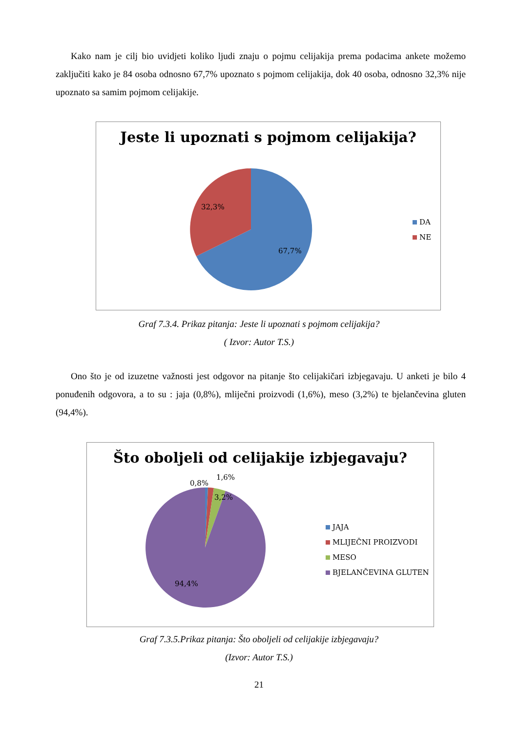Kako nam je cilj bio uvidjeti koliko ljudi znaju o pojmu celijakija prema podacima ankete možemo zaključiti kako je 84 osoba odnosno 67,7% upoznato s pojmom celijakija, dok 40 osoba, odnosno 32,3% nije upoznato sa samim pojmom celijakije.
Jeste li upoznati s pojmom celijakija?
32,3%
67,7%
DA
NE
Graf 7.3.4. Prikaz pitanja: Jeste li upoznati s pojmom celijakija?
( Izvor: Autor T.S.)
Ono što je od izuzetne važnosti jest odgovor na pitanje što celijakičari izbjegavaju. U anketi je bilo 4 ponuđenih odgovora, a to su : jaja (0,8%), mliječni proizvodi (1,6%), meso (3,2%) te bjelančevina gluten (94,4%).
Što oboljeli od celijakije izbjegavaju?
0,8%
1,6%
3,2%
94,4%
JAJA
MLIJEČNI PROIZVODI
MESO
BJELANČEVINA GLUTEN
Graf 7.3.5.Prikaz pitanja: Što oboljeli od celijakije izbjegavaju?
(Izvor: Autor T.S.)
21